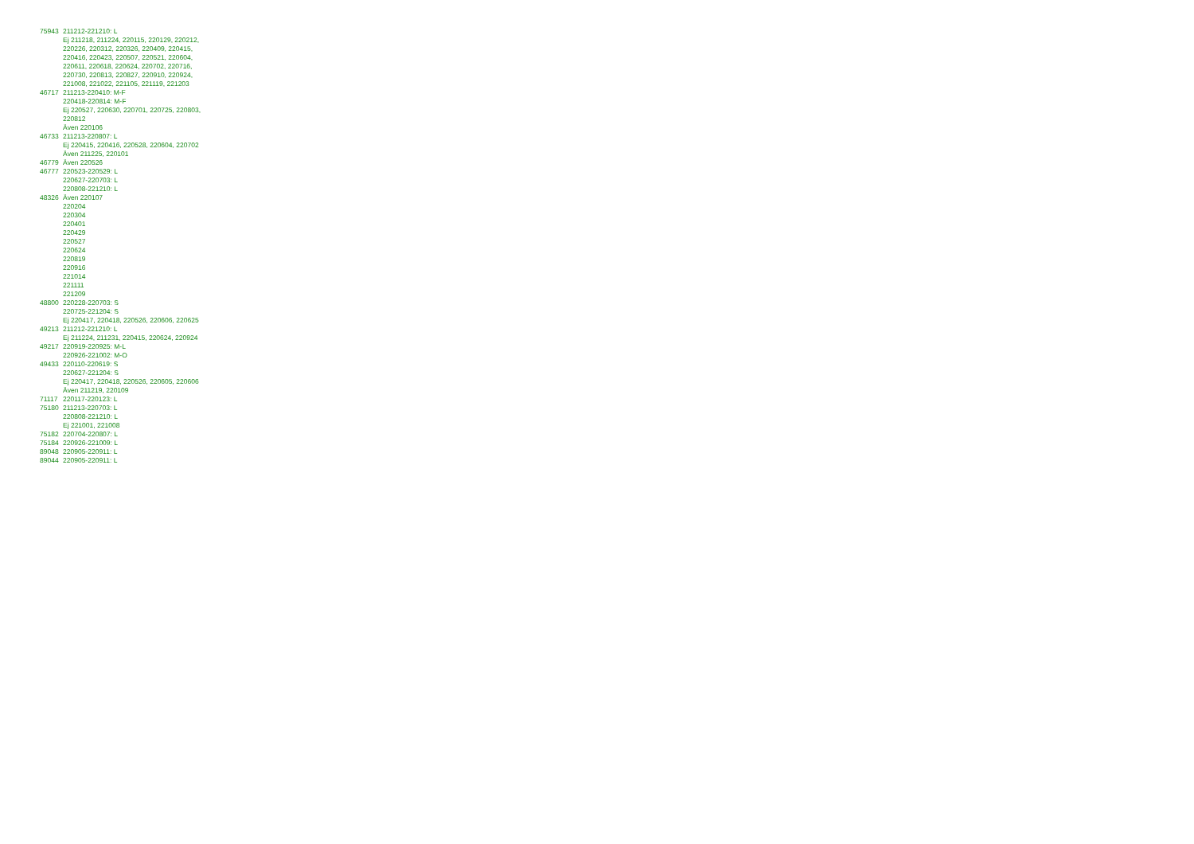| 75943 | 211212-221210: L Ej 211218, 211224, 220115, 220129, 220212, 220226, 220312, 220326, 220409, 220415, 220416, 220423, 220507, 220521, 220604, 220611, 220618, 220624, 220702, 220716, 220730, 220813, 220827, 220910, 220924, 221008, 221022, 221105, 221119, 221203 |
| 46717 | 211213-220410: M-F 220418-220814: M-F Ej 220527, 220630, 220701, 220725, 220803, 220812 Även 220106 |
| 46733 | 211213-220807: L Ej 220415, 220416, 220528, 220604, 220702 Även 211225, 220101 |
| 46779 | Även 220526 |
| 46777 | 220523-220529: L 220627-220703: L 220808-221210: L |
| 48326 | Även 220107 220204 220304 220401 220429 220527 220624 220819 220916 221014 221111 221209 |
| 48800 | 220228-220703: S 220725-221204: S Ej 220417, 220418, 220526, 220606, 220625 |
| 49213 | 211212-221210: L Ej 211224, 211231, 220415, 220624, 220924 |
| 49217 | 220919-220925: M-L 220926-221002: M-O |
| 49433 | 220110-220619: S 220627-221204: S Ej 220417, 220418, 220526, 220605, 220606 Även 211219, 220109 |
| 71117 | 220117-220123: L |
| 75180 | 211213-220703: L 220808-221210: L Ej 221001, 221008 |
| 75182 | 220704-220807: L |
| 75184 | 220926-221009: L |
| 89048 | 220905-220911: L |
| 89044 | 220905-220911: L |